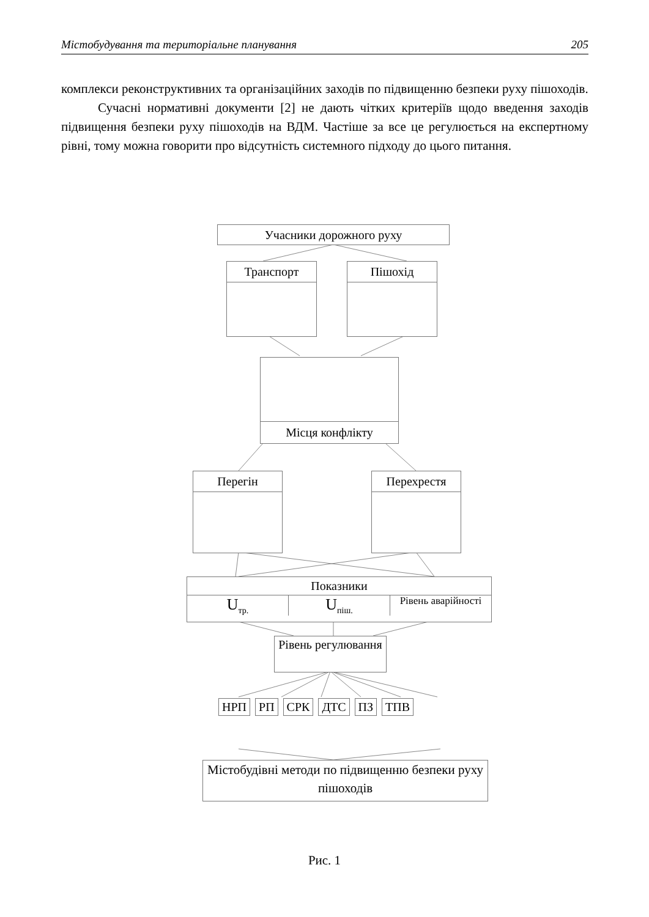Містобудування та територіальне планування 205
комплекси реконструктивних та організаційних заходів по підвищенню безпеки руху пішоходів.
Сучасні нормативні документи [2] не дають чітких критеріїв щодо введення заходів підвищення безпеки руху пішоходів на ВДМ. Частіше за все це регулюється на експертному рівні, тому можна говорити про відсутність системного підходу до цього питання.
Учасники дорожного руху
Транспорт Пішохід
Місця конфлікту
Перегін Перехрестя
Показники
U<sub>тр.</sub> U<sub>піш.</sub> Рівень аварійності
Рівень регулювання
НРП РП СРК ДТС ПЗ ТПВ
Містобудівні методи по підвищенню безпеки руху пішоходів
Рис. 1